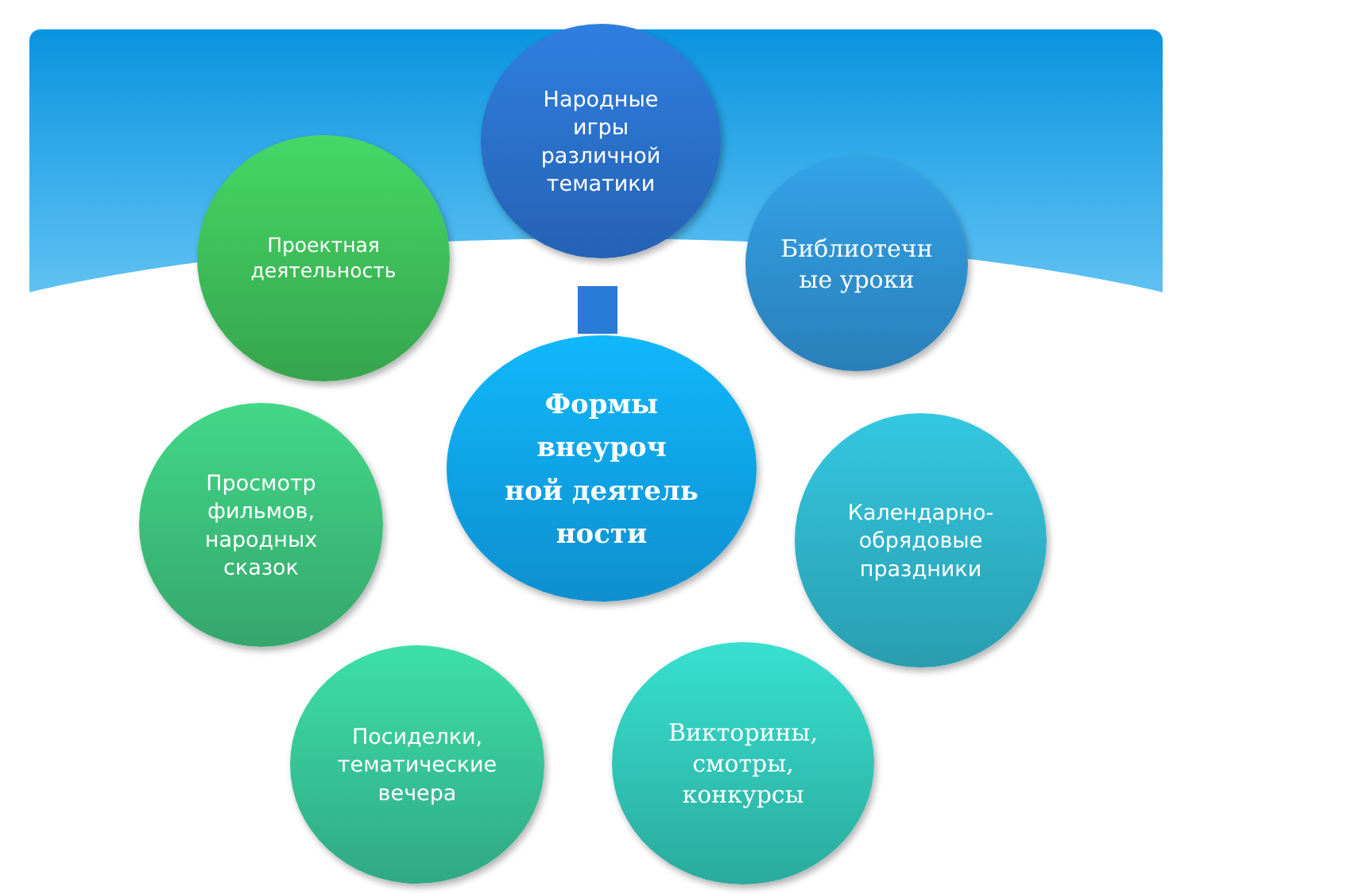Народные
игры
различной
тематики
Проектная
деятельность
Библиотечн
ые уроки
Формы
внеуроч
ной деятель
ности
Просмотр
фильмов,
народных
сказок
Календарно-
обрядовые
праздники
Посиделки,
тематические
вечера
Викторины,
смотры,
конкурсы